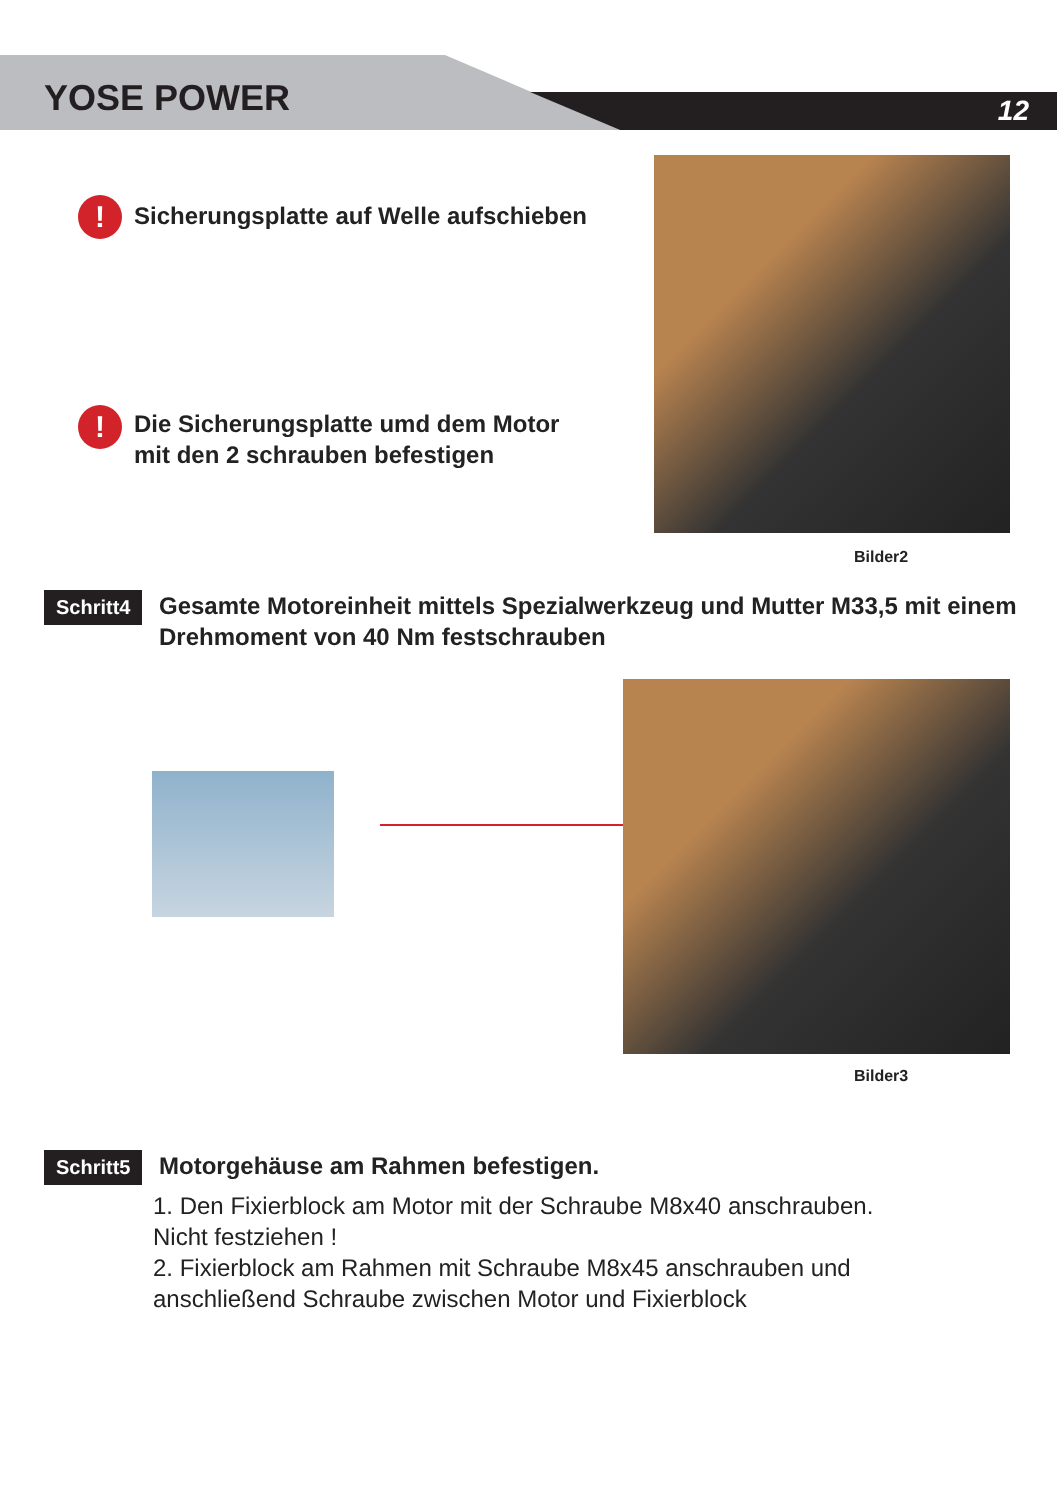YOSE POWER 12
!
Sicherungsplatte auf Welle aufschieben
!
Die Sicherungsplatte umd dem Motor
mit den 2 schrauben befestigen
Bilder2
Schritt4
Gesamte Motoreinheit mittels Spezialwerkzeug und Mutter M33,5 mit einem Drehmoment von 40 Nm festschrauben
Bilder3
Schritt5
Motorgehäuse am Rahmen befestigen.
1. Den Fixierblock am Motor mit der Schraube M8x40 anschrauben.
Nicht festziehen !
2. Fixierblock am Rahmen mit Schraube M8x45 anschrauben und
anschließend Schraube zwischen Motor und Fixierblock